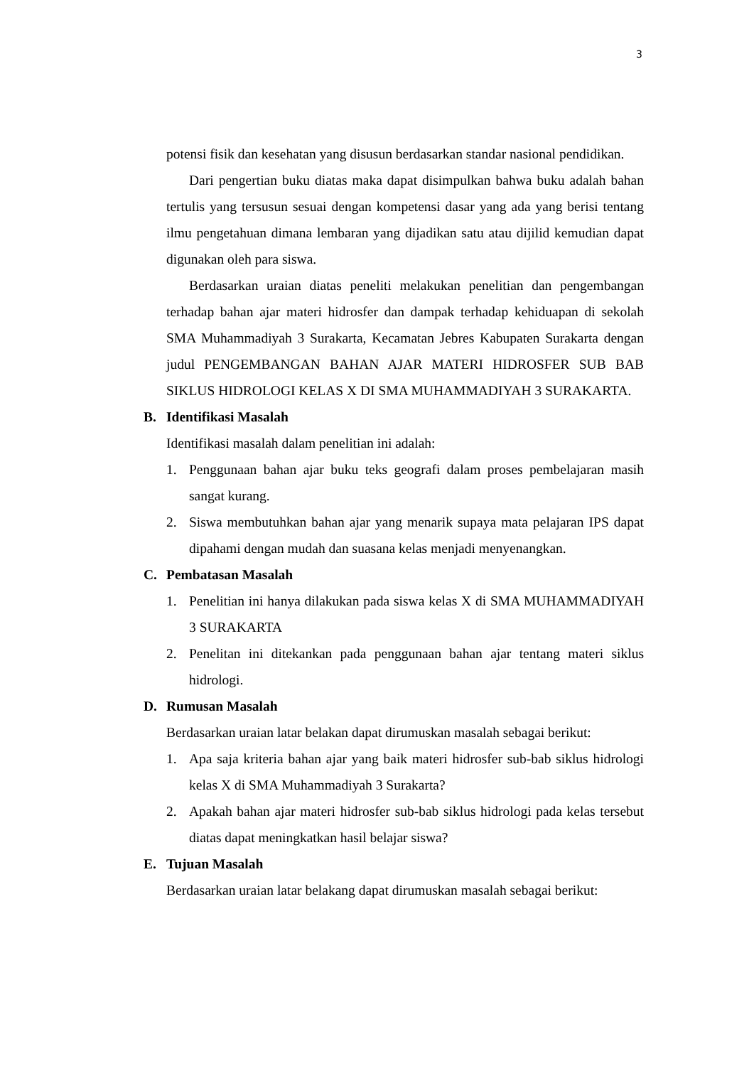3
potensi fisik dan kesehatan yang disusun berdasarkan standar nasional pendidikan.
Dari pengertian buku diatas maka dapat disimpulkan bahwa buku adalah bahan tertulis yang tersusun sesuai dengan kompetensi dasar yang ada yang berisi tentang ilmu pengetahuan dimana lembaran yang dijadikan satu atau dijilid kemudian dapat digunakan oleh para siswa.
Berdasarkan uraian diatas peneliti melakukan penelitian dan pengembangan terhadap bahan ajar materi hidrosfer dan dampak terhadap kehiduapan di sekolah SMA Muhammadiyah 3 Surakarta, Kecamatan Jebres Kabupaten Surakarta dengan judul PENGEMBANGAN BAHAN AJAR MATERI HIDROSFER SUB BAB SIKLUS HIDROLOGI KELAS X DI SMA MUHAMMADIYAH 3 SURAKARTA.
B. Identifikasi Masalah
Identifikasi masalah dalam penelitian ini adalah:
1. Penggunaan bahan ajar buku teks geografi dalam proses pembelajaran masih sangat kurang.
2. Siswa membutuhkan bahan ajar yang menarik supaya mata pelajaran IPS dapat dipahami dengan mudah dan suasana kelas menjadi menyenangkan.
C. Pembatasan Masalah
1. Penelitian ini hanya dilakukan pada siswa kelas X di SMA MUHAMMADIYAH 3 SURAKARTA
2. Penelitan ini ditekankan pada penggunaan bahan ajar tentang materi siklus hidrologi.
D. Rumusan Masalah
Berdasarkan uraian latar belakan dapat dirumuskan masalah sebagai berikut:
1. Apa saja kriteria bahan ajar yang baik materi hidrosfer sub-bab siklus hidrologi kelas X di SMA Muhammadiyah 3 Surakarta?
2. Apakah bahan ajar materi hidrosfer sub-bab siklus hidrologi pada kelas tersebut diatas dapat meningkatkan hasil belajar siswa?
E. Tujuan Masalah
Berdasarkan uraian latar belakang dapat dirumuskan masalah sebagai berikut: